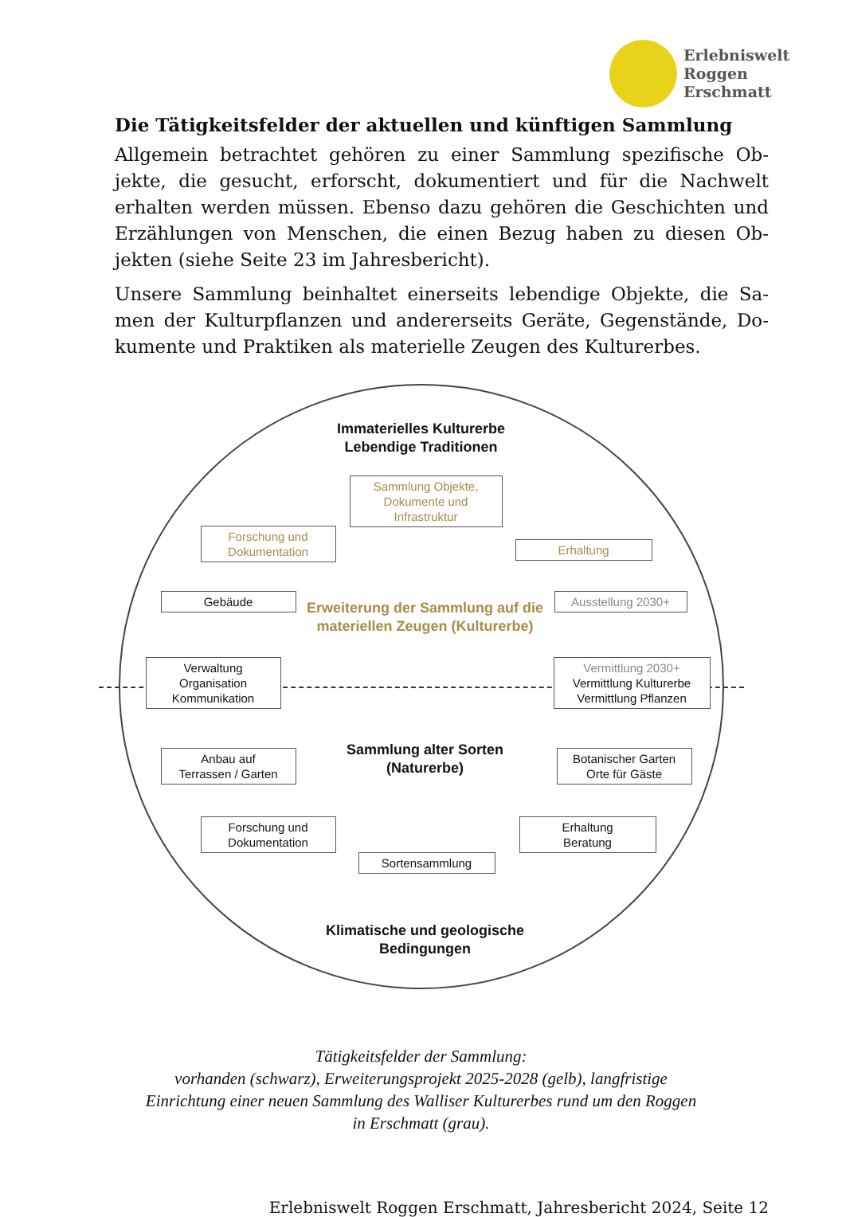Erlebniswelt
Roggen
Erschmatt
Die Tätigkeitsfelder der aktuellen und künftigen Sammlung
Allgemein betrachtet gehören zu einer Sammlung spezifische Ob-jekte, die gesucht, erforscht, dokumentiert und für die Nachwelt erhalten werden müssen. Ebenso dazu gehören die Geschichten und Erzählungen von Menschen, die einen Bezug haben zu diesen Ob-jekten (siehe Seite 23 im Jahresbericht).
Unsere Sammlung beinhaltet einerseits lebendige Objekte, die Sa-men der Kulturpflanzen und andererseits Geräte, Gegenstände, Do-kumente und Praktiken als materielle Zeugen des Kulturerbes.
Immaterielles Kulturerbe
Lebendige Traditionen
Sammlung Objekte,
Dokumente und
Infrastruktur
Forschung und
Dokumentation
Erhaltung
Gebäude
Erweiterung der Sammlung auf die materiellen Zeugen (Kulturerbe)
Ausstellung 2030+
Verwaltung
Organisation
Kommunikation
Vermittlung 2030+
Vermittlung Kulturerbe
Vermittlung Pflanzen
Sammlung alter Sorten (Naturerbe)
Anbau auf
Terrassen / Garten
Botanischer Garten
Orte für Gäste
Forschung und
Dokumentation
Erhaltung
Beratung
Sortensammlung
Klimatische und geologische Bedingungen
Tätigkeitsfelder der Sammlung:
vorhanden (schwarz), Erweiterungsprojekt 2025-2028 (gelb), langfristige
Einrichtung einer neuen Sammlung des Walliser Kulturerbes rund um den Roggen
in Erschmatt (grau).
Erlebniswelt Roggen Erschmatt, Jahresbericht 2024, Seite 12